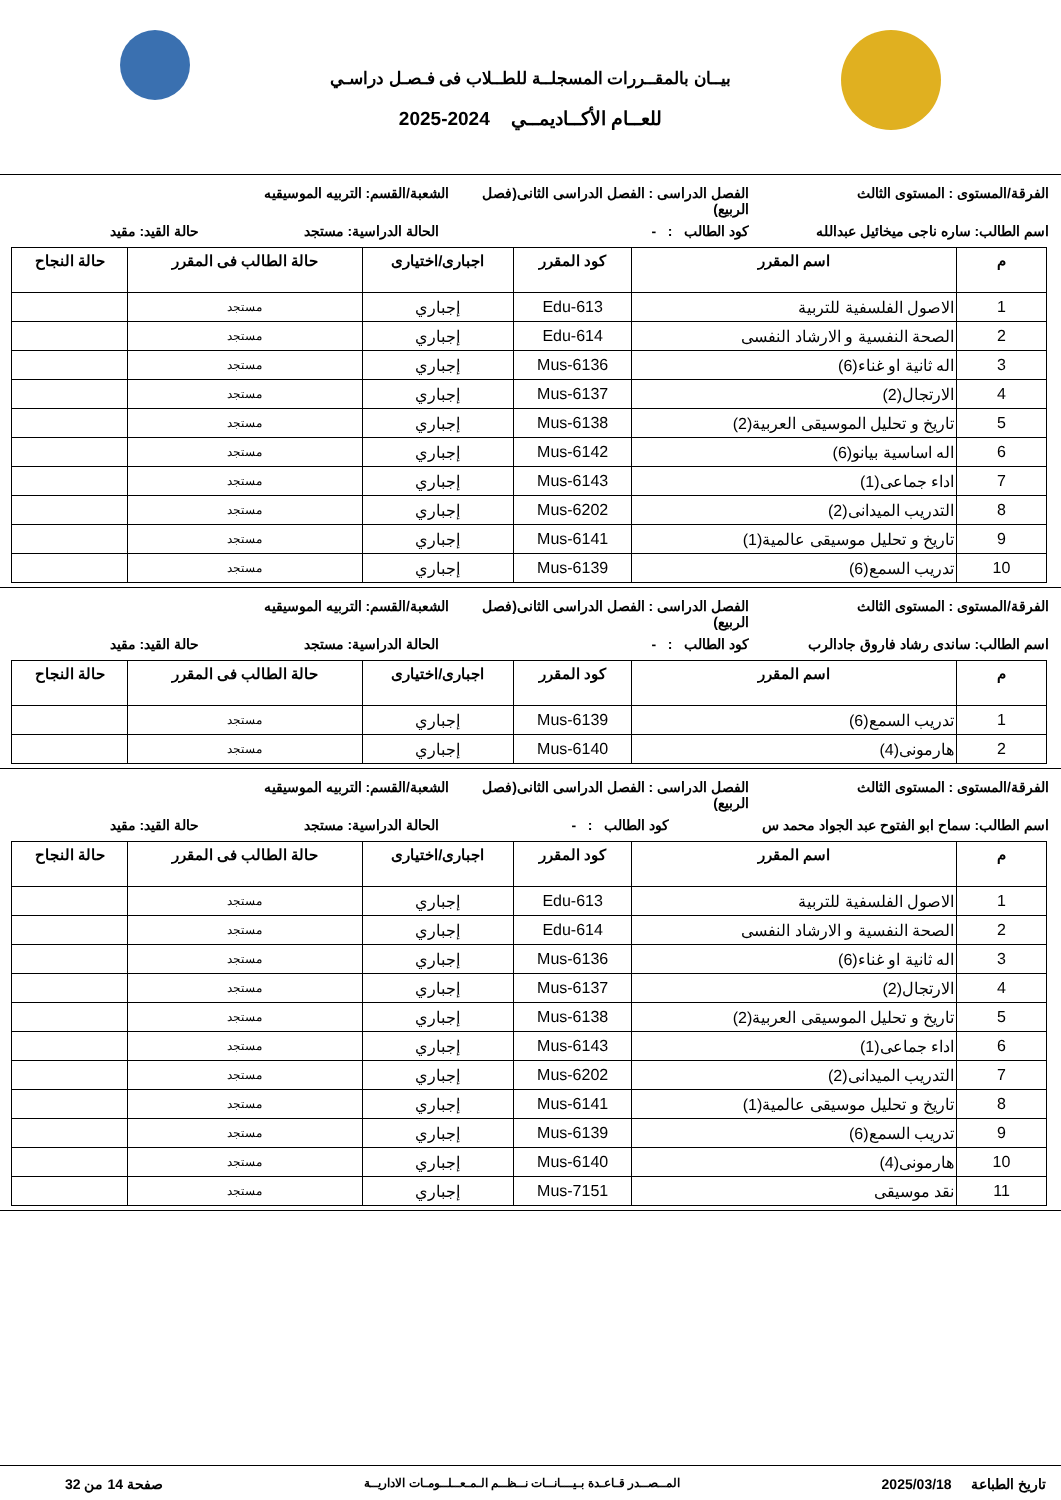بيــان بالمقــررات المسجلــة للطــلاب فى فـصـل دراسـي
للعــام الأكــاديمــي 2024-2025
الفرقة/المستوى : المستوى الثالث الفصل الدراسى : الفصل الدراسى الثانى(فصل الربيع)
الشعبة/القسم: التربيه الموسيقيه
اسم الطالب: ساره ناجى ميخائيل عبدالله
كود الطالب : - الحالة الدراسية: مستجد حالة القيد: مقيد
| م | اسم المقرر | كود المقرر | اجبارى/اختيارى | حالة الطالب فى المقرر | حالة النجاح |
| --- | --- | --- | --- | --- | --- |
| 1 | الاصول الفلسفية للتربية | Edu-613 | إجباري | مستجد | |
| 2 | الصحة النفسية و الارشاد النفسى | Edu-614 | إجباري | مستجد | |
| 3 | اله ثانية او غناء(6) | Mus-6136 | إجباري | مستجد | |
| 4 | الارتجال(2) | Mus-6137 | إجباري | مستجد | |
| 5 | تاريخ و تحليل الموسيقى العربية(2) | Mus-6138 | إجباري | مستجد | |
| 6 | اله اساسية بيانو(6) | Mus-6142 | إجباري | مستجد | |
| 7 | اداء جماعى(1) | Mus-6143 | إجباري | مستجد | |
| 8 | التدريب الميدانى(2) | Mus-6202 | إجباري | مستجد | |
| 9 | تاريخ و تحليل موسيقى عالمية(1) | Mus-6141 | إجباري | مستجد | |
| 10 | تدريب السمع(6) | Mus-6139 | إجباري | مستجد | |
الفرقة/المستوى : المستوى الثالث الفصل الدراسى : الفصل الدراسى الثانى(فصل الربيع)
الشعبة/القسم: التربيه الموسيقيه
اسم الطالب: ساندى رشاد فاروق جادالرب
كود الطالب : - الحالة الدراسية: مستجد حالة القيد: مقيد
| م | اسم المقرر | كود المقرر | اجبارى/اختيارى | حالة الطالب فى المقرر | حالة النجاح |
| --- | --- | --- | --- | --- | --- |
| 1 | تدريب السمع(6) | Mus-6139 | إجباري | مستجد | |
| 2 | هارمونى(4) | Mus-6140 | إجباري | مستجد | |
الفرقة/المستوى : المستوى الثالث الفصل الدراسى : الفصل الدراسى الثانى(فصل الربيع)
الشعبة/القسم: التربيه الموسيقيه
اسم الطالب: سماح ابو الفتوح عبد الجواد محمد س كود الطالب : - الحالة الدراسية: مستجد حالة القيد: مقيد
| م | اسم المقرر | كود المقرر | اجبارى/اختيارى | حالة الطالب فى المقرر | حالة النجاح |
| --- | --- | --- | --- | --- | --- |
| 1 | الاصول الفلسفية للتربية | Edu-613 | إجباري | مستجد | |
| 2 | الصحة النفسية و الارشاد النفسى | Edu-614 | إجباري | مستجد | |
| 3 | اله ثانية او غناء(6) | Mus-6136 | إجباري | مستجد | |
| 4 | الارتجال(2) | Mus-6137 | إجباري | مستجد | |
| 5 | تاريخ و تحليل الموسيقى العربية(2) | Mus-6138 | إجباري | مستجد | |
| 6 | اداء جماعى(1) | Mus-6143 | إجباري | مستجد | |
| 7 | التدريب الميدانى(2) | Mus-6202 | إجباري | مستجد | |
| 8 | تاريخ و تحليل موسيقى عالمية(1) | Mus-6141 | إجباري | مستجد | |
| 9 | تدريب السمع(6) | Mus-6139 | إجباري | مستجد | |
| 10 | هارمونى(4) | Mus-6140 | إجباري | مستجد | |
| 11 | نقد موسيقى | Mus-7151 | إجباري | مستجد | |
تاريخ الطباعة 2025/03/18
المــصــدر قـاعـدة بـيـــانــات نــظــم الـمـعــلــومـات الاداريــة
صفحة 14 من 32